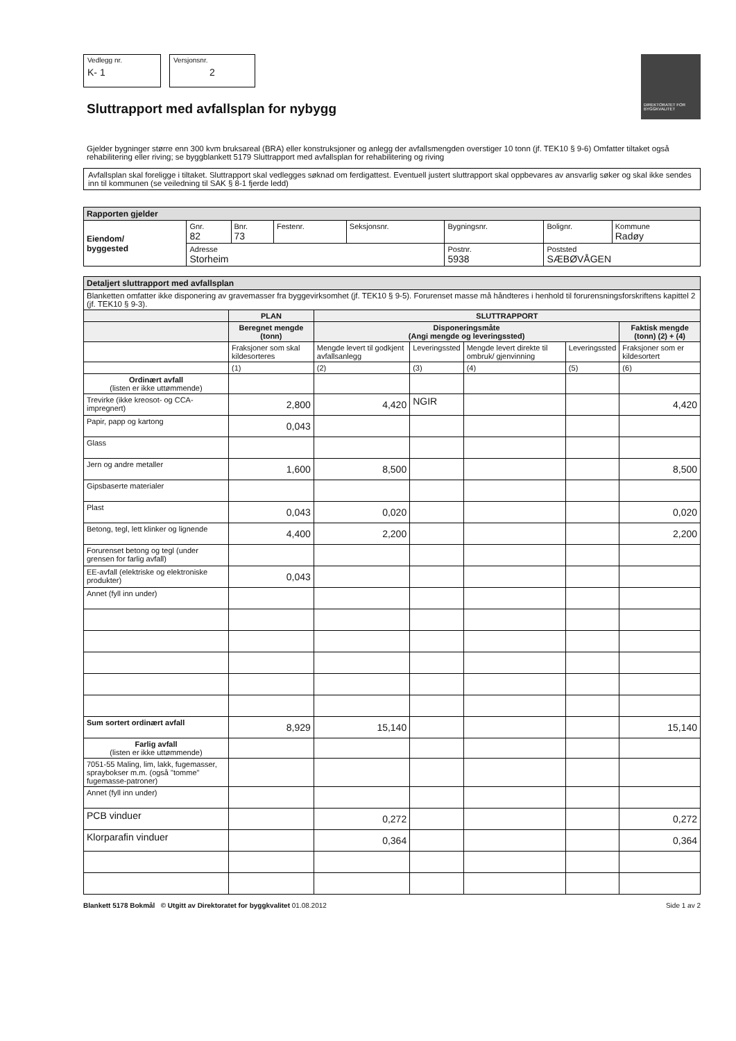Vedlegg nr.
K- 1
Versjonsnr.
2
DIREKTORATET FOR BYGGKVALITET
Sluttrapport med avfallsplan for nybygg
Gjelder bygninger større enn 300 kvm bruksareal (BRA) eller konstruksjoner og anlegg der avfallsmengden overstiger 10 tonn (jf. TEK10 § 9-6) Omfatter tiltaket også rehabilitering eller riving; se byggblankett 5179 Sluttrapport med avfallsplan for rehabilitering og riving
Avfallsplan skal foreligge i tiltaket. Sluttrapport skal vedlegges søknad om ferdigattest. Eventuell justert sluttrapport skal oppbevares av ansvarlig søker og skal ikke sendes inn til kommunen (se veiledning til SAK § 8-1 fjerde ledd)
| Rapporten gjelder | | | | | | | |
| Eiendom/ byggested | Gnr. 82 | Bnr. 73 | Festenr. | Seksjonsnr. | Bygningsnr. | Bolignr. | Kommune Radøy |
| | Adresse Storheim | | | | Postnr. 5938 | Poststed SÆBØVÅGEN | |
| Detaljert sluttrapport med avfallsplan | | | | | | |
| Blanketten omfatter ikke disponering av gravemasser fra byggevirksomhet (jf. TEK10 § 9-5). Forurenset masse må håndteres i henhold til forurensningsforskriftens kapittel 2 (jf. TEK10 § 9-3). | | | | | | |
| | PLAN | SLUTTRAPPORT | | | | |
| | Beregnet mengde (tonn) | Disponeringsmåte (Angi mengde og leveringssted) | | | | Faktisk mengde (tonn) (2) + (4) |
| | Fraksjoner som skal kildesorteres | Mengde levert til godkjent avfallsanlegg | Leveringssted | Mengde levert direkte til ombruk/ gjenvinning | Leveringssted | Fraksjoner som er kildesortert |
| | (1) | (2) | (3) | (4) | (5) | (6) |
| Ordinært avfall (listen er ikke uttømmende) | | | | | | |
| Trevirke (ikke kreosot- og CCA-impregnert) | 2,800 | 4,420 | NGIR | | | 4,420 |
| Papir, papp og kartong | 0,043 | | | | | |
| Glass | | | | | | |
| Jern og andre metaller | 1,600 | 8,500 | | | | 8,500 |
| Gipsbaserte materialer | | | | | | |
| Plast | 0,043 | 0,020 | | | | 0,020 |
| Betong, tegl, lett klinker og lignende | 4,400 | 2,200 | | | | 2,200 |
| Forurenset betong og tegl (under grensen for farlig avfall) | | | | | | |
| EE-avfall (elektriske og elektroniske produkter) | 0,043 | | | | | |
| Annet (fyll inn under) | | | | | | |
| Sum sortert ordinært avfall | 8,929 | 15,140 | | | | 15,140 |
| Farlig avfall (listen er ikke uttømmende) | | | | | | |
| 7051-55 Maling, lim, lakk, fugemasser, spraybokser m.m. (også "tomme" fugemasse-patroner) | | | | | | |
| Annet (fyll inn under) | | | | | | |
| PCB vinduer | | 0,272 | | | | 0,272 |
| Klorparafin vinduer | | 0,364 | | | | 0,364 |
Blankett 5178 Bokmål © Utgitt av Direktoratet for byggkvalitet 01.08.2012 Side 1 av 2